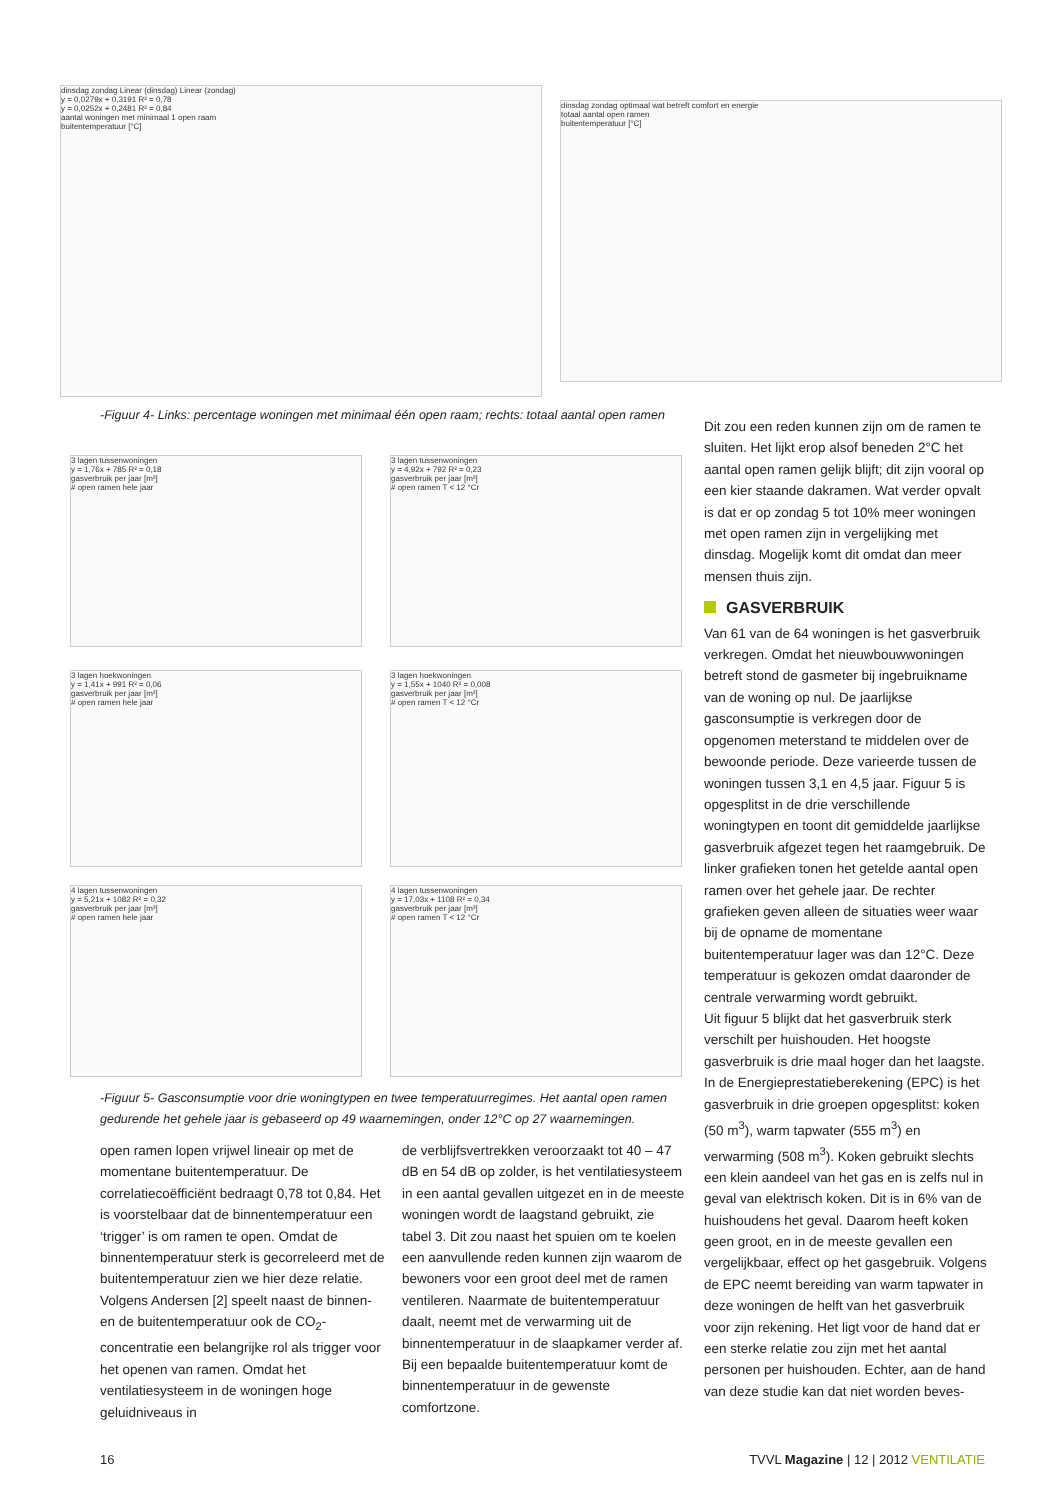dinsdag zondag Linear (dinsdag) Linear (zondag)
y = 0,0279x + 0,3191 R² = 0,78
y = 0,0252x + 0,2481 R² = 0,84
aantal woningen met minimaal 1 open raam
buitentemperatuur [°C]
dinsdag zondag optimaal wat betreft comfort en energie
totaal aantal open ramen
buitentemperatuur [°C]
-Figuur 4- Links: percentage woningen met minimaal één open raam; rechts: totaal aantal open ramen
3 lagen tussenwoningen
y = 1,76x + 785 R² = 0,18
gasverbruik per jaar [m³]
# open ramen hele jaar
3 lagen tussenwoningen
y = 4,92x + 792 R² = 0,23
gasverbruik per jaar [m³]
# open ramen T < 12 °Cr
3 lagen hoekwoningen
y = 1,41x + 991 R² = 0,06
gasverbruik per jaar [m³]
# open ramen hele jaar
3 lagen hoekwoningen
y = 1,55x + 1040 R² = 0,008
gasverbruik per jaar [m³]
# open ramen T < 12 °Cr
4 lagen tussenwoningen
y = 5,21x + 1082 R² = 0,32
gasverbruik per jaar [m³]
# open ramen hele jaar
4 lagen tussenwoningen
y = 17,03x + 1108 R² = 0,34
gasverbruik per jaar [m³]
# open ramen T < 12 °Cr
-Figuur 5- Gasconsumptie voor drie woningtypen en twee temperatuurregimes. Het aantal open ramen gedurende het gehele jaar is gebaseerd op 49 waarnemingen, onder 12°C op 27 waarnemingen.
open ramen lopen vrijwel lineair op met de momentane buitentemperatuur. De correlatiecoëfficiënt bedraagt 0,78 tot 0,84. Het is voorstelbaar dat de binnentemperatuur een ‘trigger’ is om ramen te open. Omdat de binnentemperatuur sterk is gecorreleerd met de buitentemperatuur zien we hier deze relatie. Volgens Andersen [2] speelt naast de binnen- en de buitentemperatuur ook de CO<sub>2</sub>-concentratie een belangrijke rol als trigger voor het openen van ramen. Omdat het ventilatiesysteem in de woningen hoge geluidniveaus in
de verblijfsvertrekken veroorzaakt tot 40 – 47 dB en 54 dB op zolder, is het ventilatiesysteem in een aantal gevallen uitgezet en in de meeste woningen wordt de laagstand gebruikt, zie tabel 3. Dit zou naast het spuien om te koelen een aanvullende reden kunnen zijn waarom de bewoners voor een groot deel met de ramen ventileren. Naarmate de buitentemperatuur daalt, neemt met de verwarming uit de binnentemperatuur in de slaapkamer verder af. Bij een bepaalde buitentemperatuur komt de binnentemperatuur in de gewenste comfortzone.
Dit zou een reden kunnen zijn om de ramen te sluiten. Het lijkt erop alsof beneden 2°C het aantal open ramen gelijk blijft; dit zijn vooral op een kier staande dakramen. Wat verder opvalt is dat er op zondag 5 tot 10% meer woningen met open ramen zijn in vergelijking met dinsdag. Mogelijk komt dit omdat dan meer mensen thuis zijn.
GASVERBRUIK
Van 61 van de 64 woningen is het gasverbruik verkregen. Omdat het nieuwbouwwoningen betreft stond de gasmeter bij ingebruikname van de woning op nul. De jaarlijkse gasconsumptie is verkregen door de opgenomen meterstand te middelen over de bewoonde periode. Deze varieerde tussen de woningen tussen 3,1 en 4,5 jaar. Figuur 5 is opgesplitst in de drie verschillende woningtypen en toont dit gemiddelde jaarlijkse gasverbruik afgezet tegen het raamgebruik. De linker grafieken tonen het getelde aantal open ramen over het gehele jaar. De rechter grafieken geven alleen de situaties weer waar bij de opname de momentane buitentemperatuur lager was dan 12°C. Deze temperatuur is gekozen omdat daaronder de centrale verwarming wordt gebruikt.
Uit figuur 5 blijkt dat het gasverbruik sterk verschilt per huishouden. Het hoogste gasverbruik is drie maal hoger dan het laagste. In de Energieprestatieberekening (EPC) is het gasverbruik in drie groepen opgesplitst: koken (50 m<sup>3</sup>), warm tapwater (555 m<sup>3</sup>) en verwarming (508 m<sup>3</sup>). Koken gebruikt slechts een klein aandeel van het gas en is zelfs nul in geval van elektrisch koken. Dit is in 6% van de huishoudens het geval. Daarom heeft koken geen groot, en in de meeste gevallen een vergelijkbaar, effect op het gasgebruik. Volgens de EPC neemt bereiding van warm tapwater in deze woningen de helft van het gasverbruik voor zijn rekening. Het ligt voor de hand dat er een sterke relatie zou zijn met het aantal personen per huishouden. Echter, aan de hand van deze studie kan dat niet worden beves-
16
TVVL Magazine | 12 | 2012 VENTILATIE